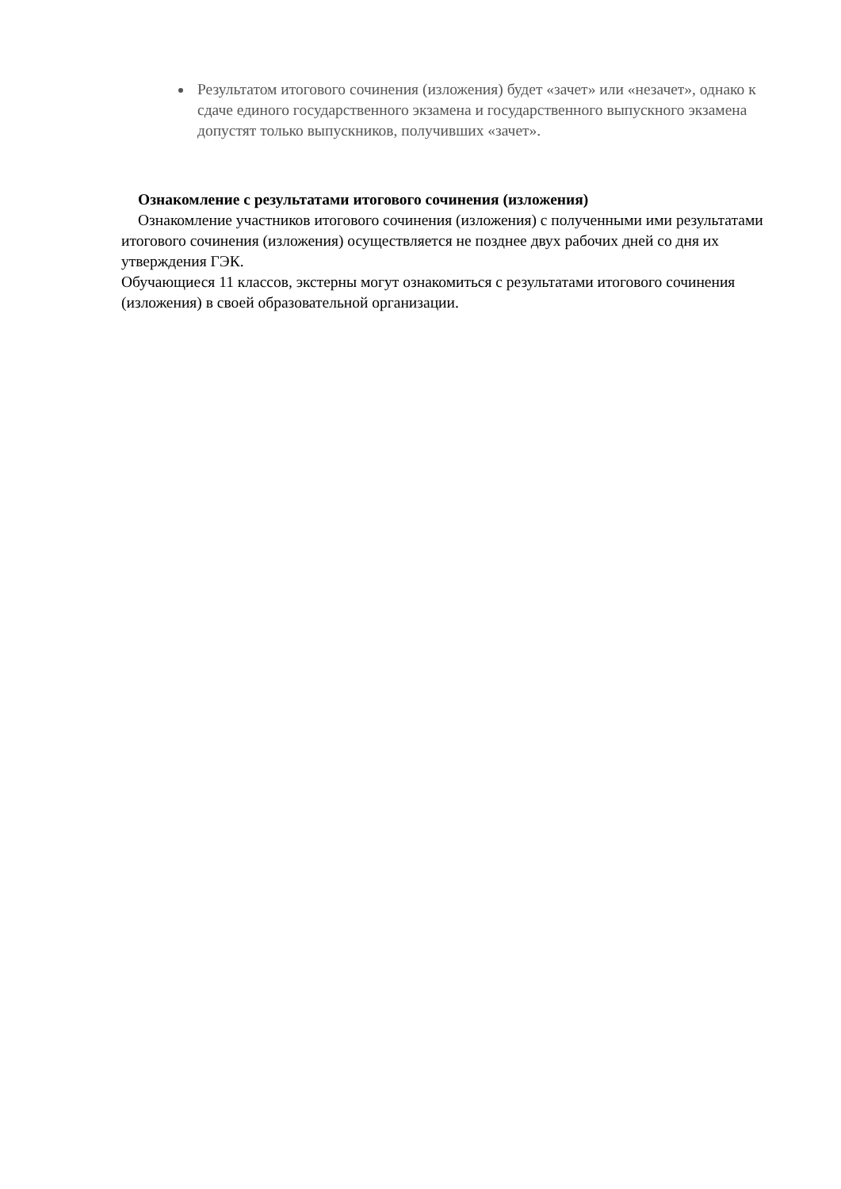Результатом итогового сочинения (изложения) будет «зачет» или «незачет», однако к сдаче единого государственного экзамена и государственного выпускного экзамена допустят только выпускников, получивших «зачет».
Ознакомление с результатами итогового сочинения (изложения)
Ознакомление участников итогового сочинения (изложения) с полученными ими результатами итогового сочинения (изложения) осуществляется не позднее двух рабочих дней со дня их утверждения ГЭК.
Обучающиеся 11 классов, экстерны могут ознакомиться с результатами итогового сочинения (изложения) в своей образовательной организации.